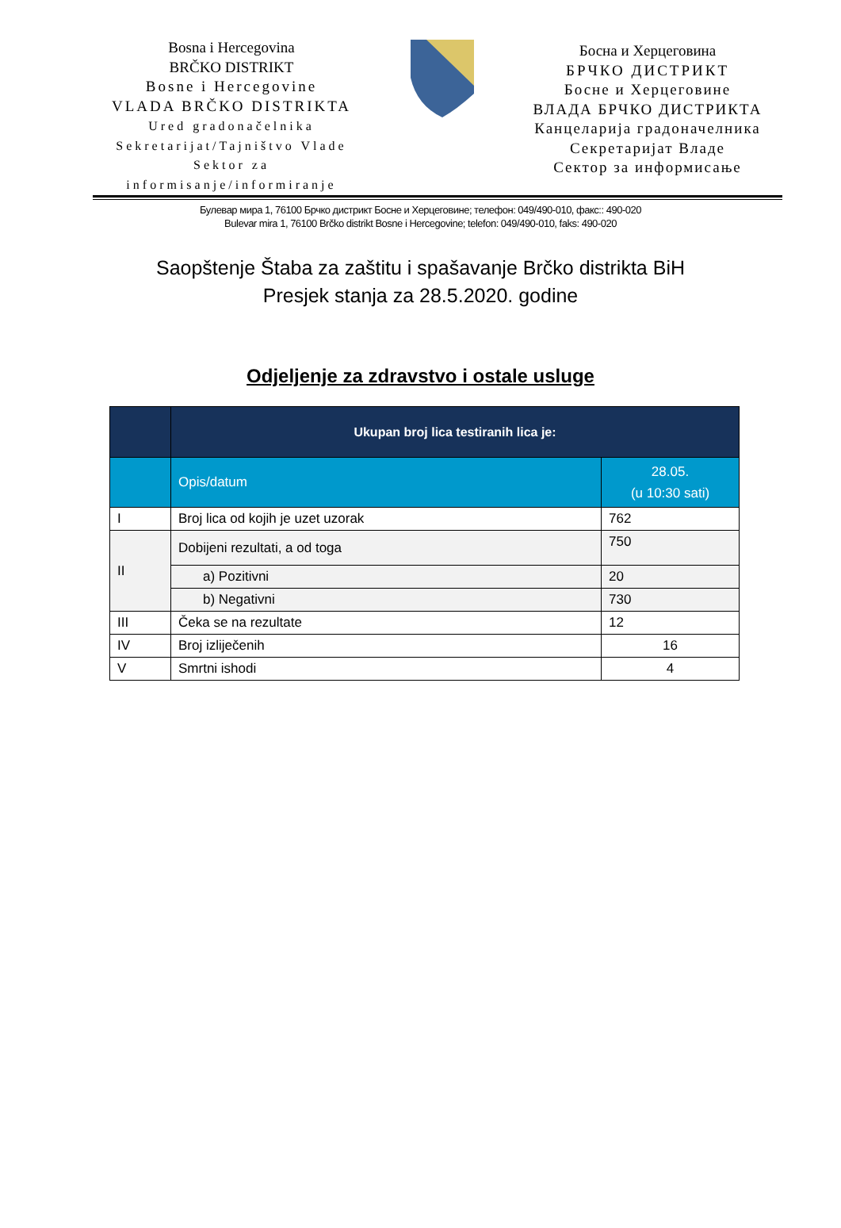Bosna i Hercegovina
BRČKO DISTRIKT
Bosne i Hercegovine
VLADA BRČKO DISTRIKTA
Ured gradonačelnika
Sekretarijat/Tajništvo Vlade
Sektor za
informisanje/informiranje
Босна и Херцеговина
БРЧКО ДИСТРИКТ
Босне и Херцеговине
ВЛАДА БРЧКО ДИСТРИКТА
Канцеларија градоначелника
Секретаријат Владе
Сектор за информисање
Булевар мира 1, 76100 Брчко дистрикт Босне и Херцеговине; телефон: 049/490-010, факс:: 490-020
Bulevar mira 1, 76100 Brčko distrikt Bosne i Hercegovine; telefon: 049/490-010, faks: 490-020
Saopštenje Štaba za zaštitu i spašavanje Brčko distrikta BiH
Presjek stanja za 28.5.2020. godine
Odjeljenje za zdravstvo i ostale usluge
| | Ukupan broj lica testiranih lica je: | |
| --- | --- | --- |
| | Opis/datum | 28.05. (u 10:30 sati) |
| I | Broj lica od kojih je uzet uzorak | 762 |
| II | Dobijeni rezultati, a od toga | 750 |
| | a) Pozitivni | 20 |
| | b) Negativni | 730 |
| III | Čeka se na rezultate | 12 |
| IV | Broj izliječenih | 16 |
| V | Smrtni ishodi | 4 |